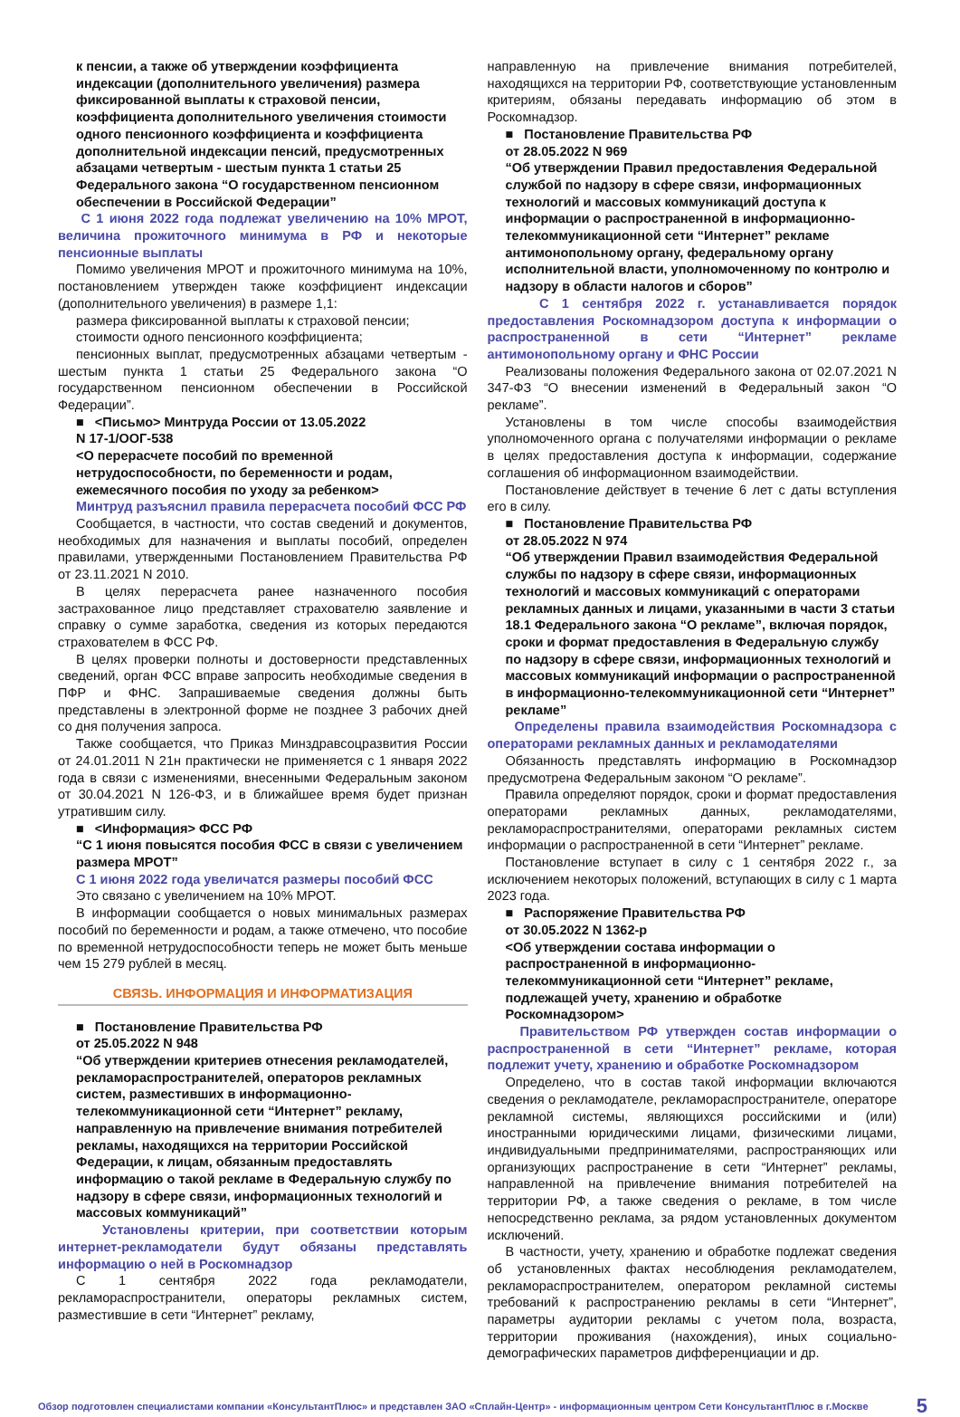к пенсии, а также об утверждении коэффициента индексации (дополнительного увеличения) размера фиксированной выплаты к страховой пенсии, коэффициента дополнительного увеличения стоимости одного пенсионного коэффициента и коэффициента дополнительной индексации пенсий, предусмотренных абзацами четвертым - шестым пункта 1 статьи 25 Федерального закона “О государственном пенсионном обеспечении в Российской Федерации”
С 1 июня 2022 года подлежат увеличению на 10% МРОТ, величина прожиточного минимума в РФ и некоторые пенсионные выплаты
Помимо увеличения МРОТ и прожиточного минимума на 10%, постановлением утвержден также коэффициент индексации (дополнительного увеличения) в размере 1,1:
размера фиксированной выплаты к страховой пенсии;
стоимости одного пенсионного коэффициента;
пенсионных выплат, предусмотренных абзацами четвертым - шестым пункта 1 статьи 25 Федерального закона “О государственном пенсионном обеспечении в Российской Федерации”.
■ <Письмо> Минтруда России от 13.05.2022
N 17-1/ООГ-538
<О перерасчете пособий по временной нетрудоспособности, по беременности и родам, ежемесячного пособия по уходу за ребенком>
Минтруд разъяснил правила перерасчета пособий ФСС РФ
Сообщается, в частности, что состав сведений и документов, необходимых для назначения и выплаты пособий, определен правилами, утвержденными Постановлением Правительства РФ от 23.11.2021 N 2010.
В целях перерасчета ранее назначенного пособия застрахованное лицо представляет страхователю заявление и справку о сумме заработка, сведения из которых передаются страхователем в ФСС РФ.
В целях проверки полноты и достоверности представленных сведений, орган ФСС вправе запросить необходимые сведения в ПФР и ФНС. Запрашиваемые сведения должны быть представлены в электронной форме не позднее 3 рабочих дней со дня получения запроса.
Также сообщается, что Приказ Минздравсоцразвития России от 24.01.2011 N 21н практически не применяется с 1 января 2022 года в связи с изменениями, внесенными Федеральным законом от 30.04.2021 N 126-ФЗ, и в ближайшее время будет признан утратившим силу.
■ <Информация> ФСС РФ
“С 1 июня повысятся пособия ФСС в связи с увеличением размера МРОТ”
С 1 июня 2022 года увеличатся размеры пособий ФСС
Это связано с увеличением на 10% МРОТ.
В информации сообщается о новых минимальных размерах пособий по беременности и родам, а также отмечено, что пособие по временной нетрудоспособности теперь не может быть меньше чем 15 279 рублей в месяц.
СВЯЗЬ. ИНФОРМАЦИЯ И ИНФОРМАТИЗАЦИЯ
■ Постановление Правительства РФ
от 25.05.2022 N 948
“Об утверждении критериев отнесения рекламодателей, рекламораспространителей, операторов рекламных систем, разместивших в информационно-телекоммуникационной сети “Интернет” рекламу, направленную на привлечение внимания потребителей рекламы, находящихся на территории Российской Федерации, к лицам, обязанным предоставлять информацию о такой рекламе в Федеральную службу по надзору в сфере связи, информационных технологий и массовых коммуникаций”
Установлены критерии, при соответствии которым интернет-рекламодатели будут обязаны представлять информацию о ней в Роскомнадзор
С 1 сентября 2022 года рекламодатели, рекламораспространители, операторы рекламных систем, разместившие в сети “Интернет” рекламу,
направленную на привлечение внимания потребителей, находящихся на территории РФ, соответствующие установленным критериям, обязаны передавать информацию об этом в Роскомнадзор.
■ Постановление Правительства РФ
от 28.05.2022 N 969
“Об утверждении Правил предоставления Федеральной службой по надзору в сфере связи, информационных технологий и массовых коммуникаций доступа к информации о распространенной в информационно-телекоммуникационной сети “Интернет” рекламе антимонопольному органу, федеральному органу исполнительной власти, уполномоченному по контролю и надзору в области налогов и сборов”
С 1 сентября 2022 г. устанавливается порядок предоставления Роскомнадзором доступа к информации о распространенной в сети “Интернет” рекламе антимонопольному органу и ФНС России
Реализованы положения Федерального закона от 02.07.2021 N 347-ФЗ “О внесении изменений в Федеральный закон “О рекламе”.
Установлены в том числе способы взаимодействия уполномоченного органа с получателями информации о рекламе в целях предоставления доступа к информации, содержание соглашения об информационном взаимодействии.
Постановление действует в течение 6 лет с даты вступления его в силу.
■ Постановление Правительства РФ
от 28.05.2022 N 974
“Об утверждении Правил взаимодействия Федеральной службы по надзору в сфере связи, информационных технологий и массовых коммуникаций с операторами рекламных данных и лицами, указанными в части 3 статьи 18.1 Федерального закона “О рекламе”, включая порядок, сроки и формат предоставления в Федеральную службу по надзору в сфере связи, информационных технологий и массовых коммуникаций информации о распространенной в информационно-телекоммуникационной сети “Интернет” рекламе”
Определены правила взаимодействия Роскомнадзора с операторами рекламных данных и рекламодателями
Обязанность представлять информацию в Роскомнадзор предусмотрена Федеральным законом “О рекламе”.
Правила определяют порядок, сроки и формат предоставления операторами рекламных данных, рекламодателями, рекламораспространителями, операторами рекламных систем информации о распространенной в сети “Интернет” рекламе.
Постановление вступает в силу с 1 сентября 2022 г., за исключением некоторых положений, вступающих в силу с 1 марта 2023 года.
■ Распоряжение Правительства РФ
от 30.05.2022 N 1362-р
<Об утверждении состава информации о распространенной в информационно-телекоммуникационной сети “Интернет” рекламе, подлежащей учету, хранению и обработке Роскомнадзором>
Правительством РФ утвержден состав информации о распространенной в сети “Интернет” рекламе, которая подлежит учету, хранению и обработке Роскомнадзором
Определено, что в состав такой информации включаются сведения о рекламодателе, рекламораспространителе, операторе рекламной системы, являющихся российскими и (или) иностранными юридическими лицами, физическими лицами, индивидуальными предпринимателями, распространяющих или организующих распространение в сети “Интернет” рекламы, направленной на привлечение внимания потребителей на территории РФ, а также сведения о рекламе, в том числе непосредственно реклама, за рядом установленных документом исключений.
В частности, учету, хранению и обработке подлежат сведения об установленных фактах несоблюдения рекламодателем, рекламораспространителем, оператором рекламной системы требований к распространению рекламы в сети “Интернет”, параметры аудитории рекламы с учетом пола, возраста, территории проживания (нахождения), иных социально-демографических параметров дифференциации и др.
Обзор подготовлен специалистами компании «КонсультантПлюс» и представлен ЗАО «Сплайн-Центр» - информационным центром Сети КонсультантПлюс в г.Москве 5